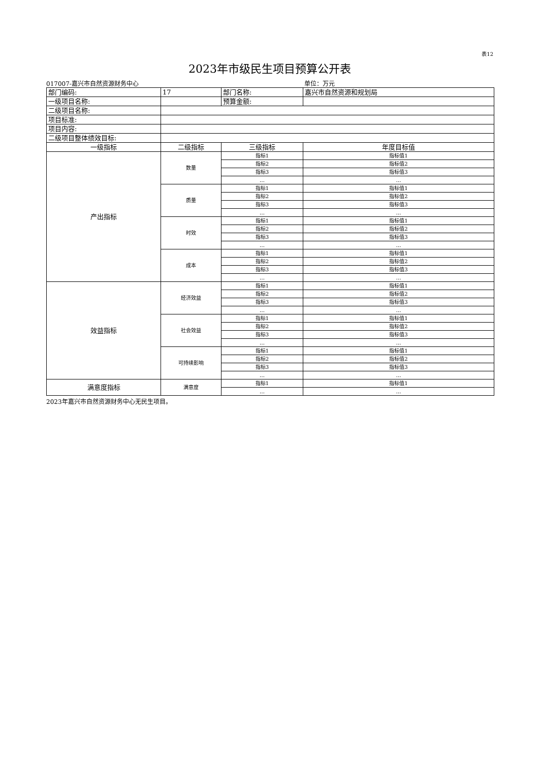表12
2023年市级民生项目预算公开表
017007-嘉兴市自然资源财务中心 单位：万元
| 部门编码: | 17 | 部门名称: | 嘉兴市自然资源和规划局 |
| 一级项目名称: | | 预算金额: | |
| 二级项目名称: | | | |
| 项目标准: | | | |
| 项目内容: | | | |
| 二级项目整体绩效目标: | | | |
| 一级指标 | 二级指标 | 三级指标 | 年度目标值 |
| 产出指标 | 数量 | 指标1 | 指标值1 |
| | | 指标2 | 指标值2 |
| | | 指标3 | 指标值3 |
| | | … | … |
| | 质量 | 指标1 | 指标值1 |
| | | 指标2 | 指标值2 |
| | | 指标3 | 指标值3 |
| | | … | … |
| | 时效 | 指标1 | 指标值1 |
| | | 指标2 | 指标值2 |
| | | 指标3 | 指标值3 |
| | | … | … |
| | 成本 | 指标1 | 指标值1 |
| | | 指标2 | 指标值2 |
| | | 指标3 | 指标值3 |
| | | … | … |
| 效益指标 | 经济效益 | 指标1 | 指标值1 |
| | | 指标2 | 指标值2 |
| | | 指标3 | 指标值3 |
| | | … | … |
| | 社会效益 | 指标1 | 指标值1 |
| | | 指标2 | 指标值2 |
| | | 指标3 | 指标值3 |
| | | … | … |
| | 可持续影响 | 指标1 | 指标值1 |
| | | 指标2 | 指标值2 |
| | | 指标3 | 指标值3 |
| | | … | … |
| 满意度指标 | 满意度 | 指标1 | 指标值1 |
| | | … | … |
2023年嘉兴市自然资源财务中心无民生项目。